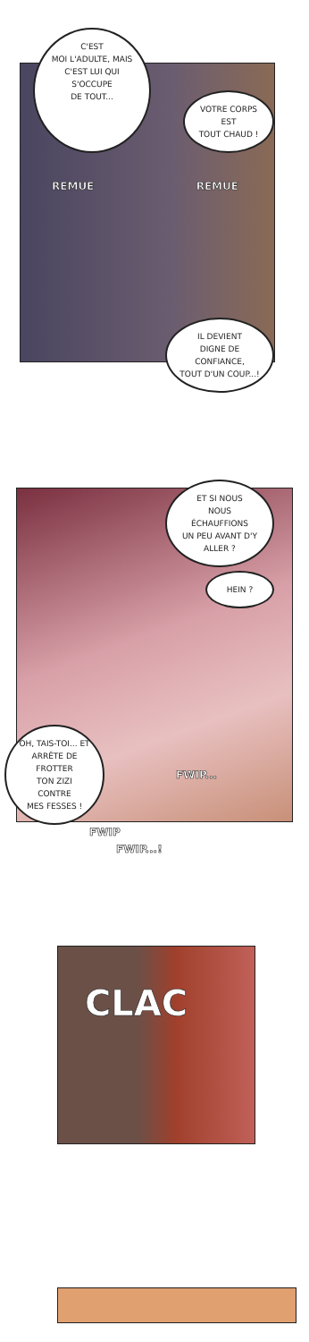C'EST
MOI L'ADULTE, MAIS
C'EST LUI QUI S'OCCUPE
DE TOUT...
VOTRE CORPS EST
TOUT CHAUD !
REMUE REMUE
IL DEVIENT
DIGNE DE CONFIANCE,
TOUT D'UN COUP...!
ET SI NOUS
NOUS ÉCHAUFFIONS
UN PEU AVANT D'Y
ALLER ?
HEIN ?
OH, TAIS-TOI... ET
ARRÊTE DE FROTTER
TON ZIZI CONTRE
MES FESSES !
FWIP...
FWIP
FWIP...!
CLAC